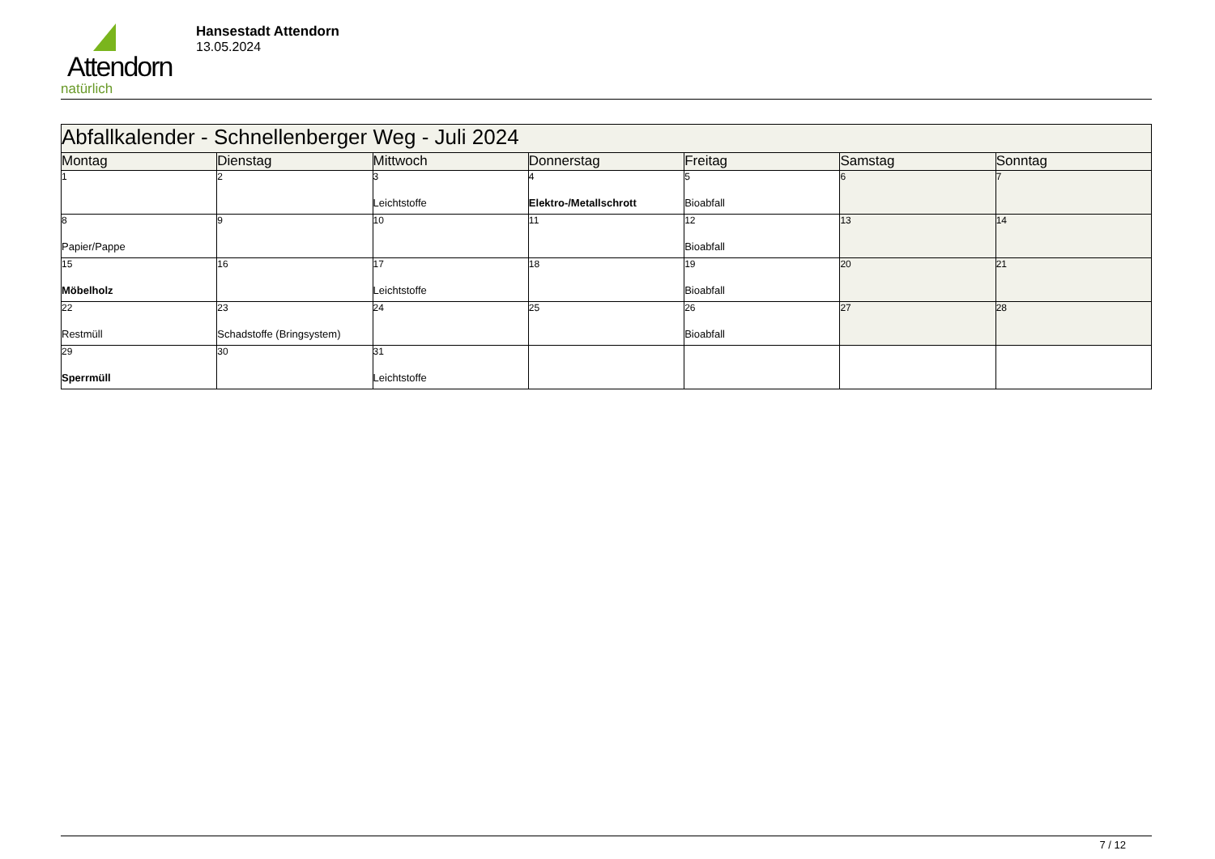Attendorn
natürlich
Hansestadt Attendorn
13.05.2024
| Abfallkalender - Schnellenberger Weg - Juli 2024 | | | | | | |
| --- | --- | --- | --- | --- | --- | --- |
| Montag | Dienstag | Mittwoch | Donnerstag | Freitag | Samstag | Sonntag |
| 1 | 2 | 3 Leichtstoffe | 4 Elektro-/Metallschrott | 5 Bioabfall | 6 | 7 |
| 8 Papier/Pappe | 9 | 10 | 11 | 12 Bioabfall | 13 | 14 |
| 15 Möbelholz | 16 | 17 Leichtstoffe | 18 | 19 Bioabfall | 20 | 21 |
| 22 Restmüll | 23 Schadstoffe (Bringsystem) | 24 | 25 | 26 Bioabfall | 27 | 28 |
| 29 Sperrmüll | 30 | 31 Leichtstoffe | | | | |
7 / 12